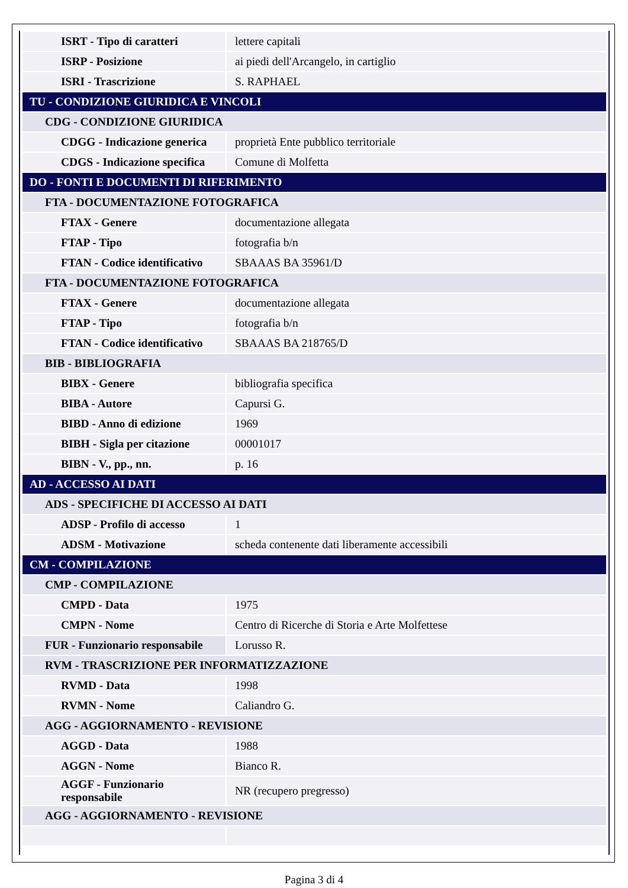| ISRT - Tipo di caratteri | lettere capitali |
| ISRP - Posizione | ai piedi dell'Arcangelo, in cartiglio |
| ISRI - Trascrizione | S. RAPHAEL |
| TU - CONDIZIONE GIURIDICA E VINCOLI | |
| CDG - CONDIZIONE GIURIDICA | |
| CDGG - Indicazione generica | proprietà Ente pubblico territoriale |
| CDGS - Indicazione specifica | Comune di Molfetta |
| DO - FONTI E DOCUMENTI DI RIFERIMENTO | |
| FTA - DOCUMENTAZIONE FOTOGRAFICA | |
| FTAX - Genere | documentazione allegata |
| FTAP - Tipo | fotografia b/n |
| FTAN - Codice identificativo | SBAAAS BA 35961/D |
| FTA - DOCUMENTAZIONE FOTOGRAFICA | |
| FTAX - Genere | documentazione allegata |
| FTAP - Tipo | fotografia b/n |
| FTAN - Codice identificativo | SBAAAS BA 218765/D |
| BIB - BIBLIOGRAFIA | |
| BIBX - Genere | bibliografia specifica |
| BIBA - Autore | Capursi G. |
| BIBD - Anno di edizione | 1969 |
| BIBH - Sigla per citazione | 00001017 |
| BIBN - V., pp., nn. | p. 16 |
| AD - ACCESSO AI DATI | |
| ADS - SPECIFICHE DI ACCESSO AI DATI | |
| ADSP - Profilo di accesso | 1 |
| ADSM - Motivazione | scheda contenente dati liberamente accessibili |
| CM - COMPILAZIONE | |
| CMP - COMPILAZIONE | |
| CMPD - Data | 1975 |
| CMPN - Nome | Centro di Ricerche di Storia e Arte Molfettese |
| FUR - Funzionario responsabile | Lorusso R. |
| RVM - TRASCRIZIONE PER INFORMATIZZAZIONE | |
| RVMD - Data | 1998 |
| RVMN - Nome | Caliandro G. |
| AGG - AGGIORNAMENTO - REVISIONE | |
| AGGD - Data | 1988 |
| AGGN - Nome | Bianco R. |
| AGGF - Funzionario responsabile | NR (recupero pregresso) |
| AGG - AGGIORNAMENTO - REVISIONE | |
Pagina 3 di 4